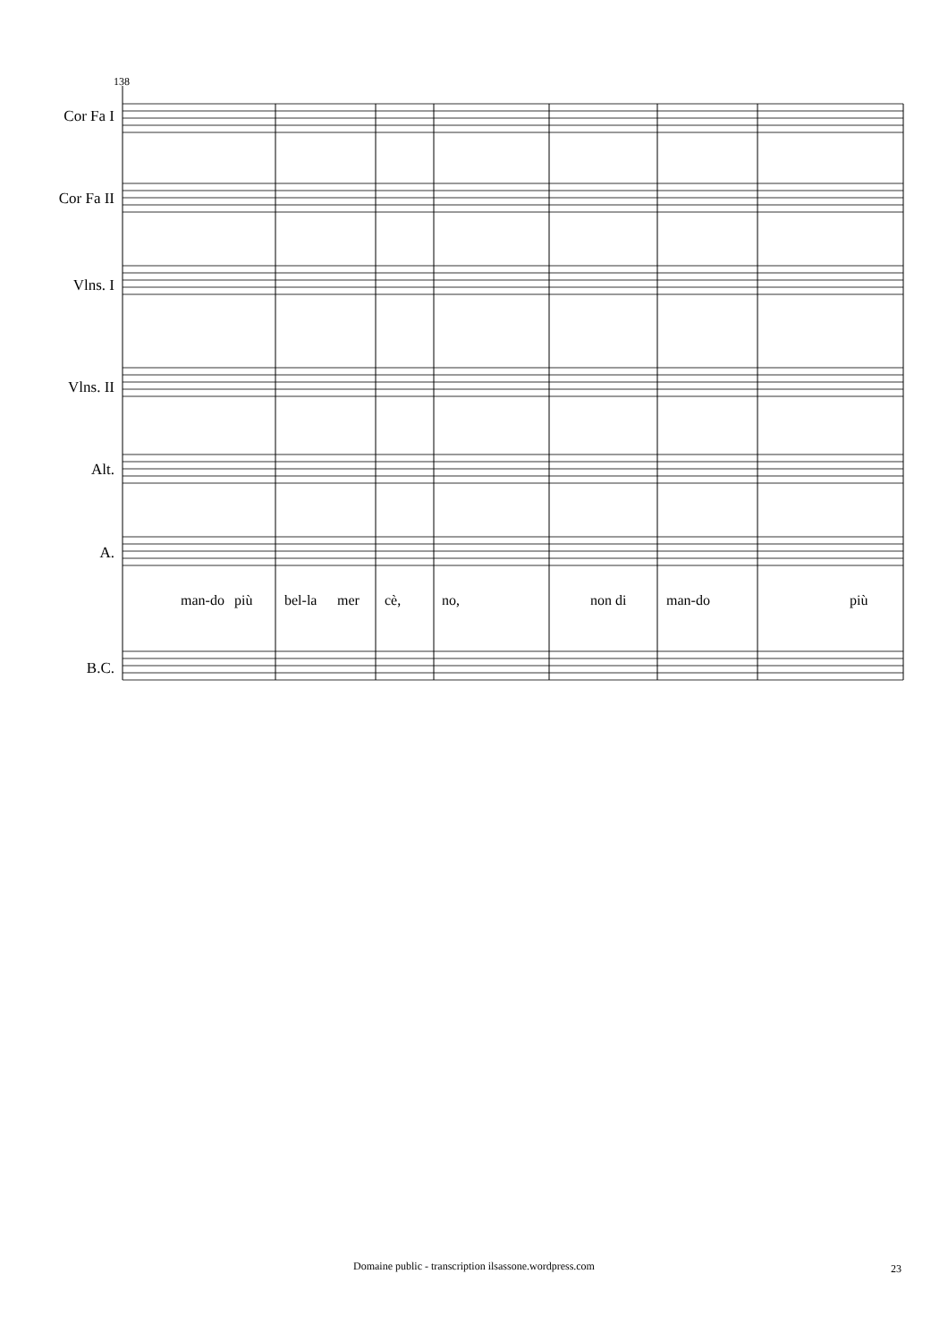138
Cor Fa I
Cor Fa II
Vlns. I
Vlns. II
Alt.
A.
B.C.
man-do più bel-la mer cè, no, non di man-do più
Domaine public - transcription ilsassone.wordpress.com 23